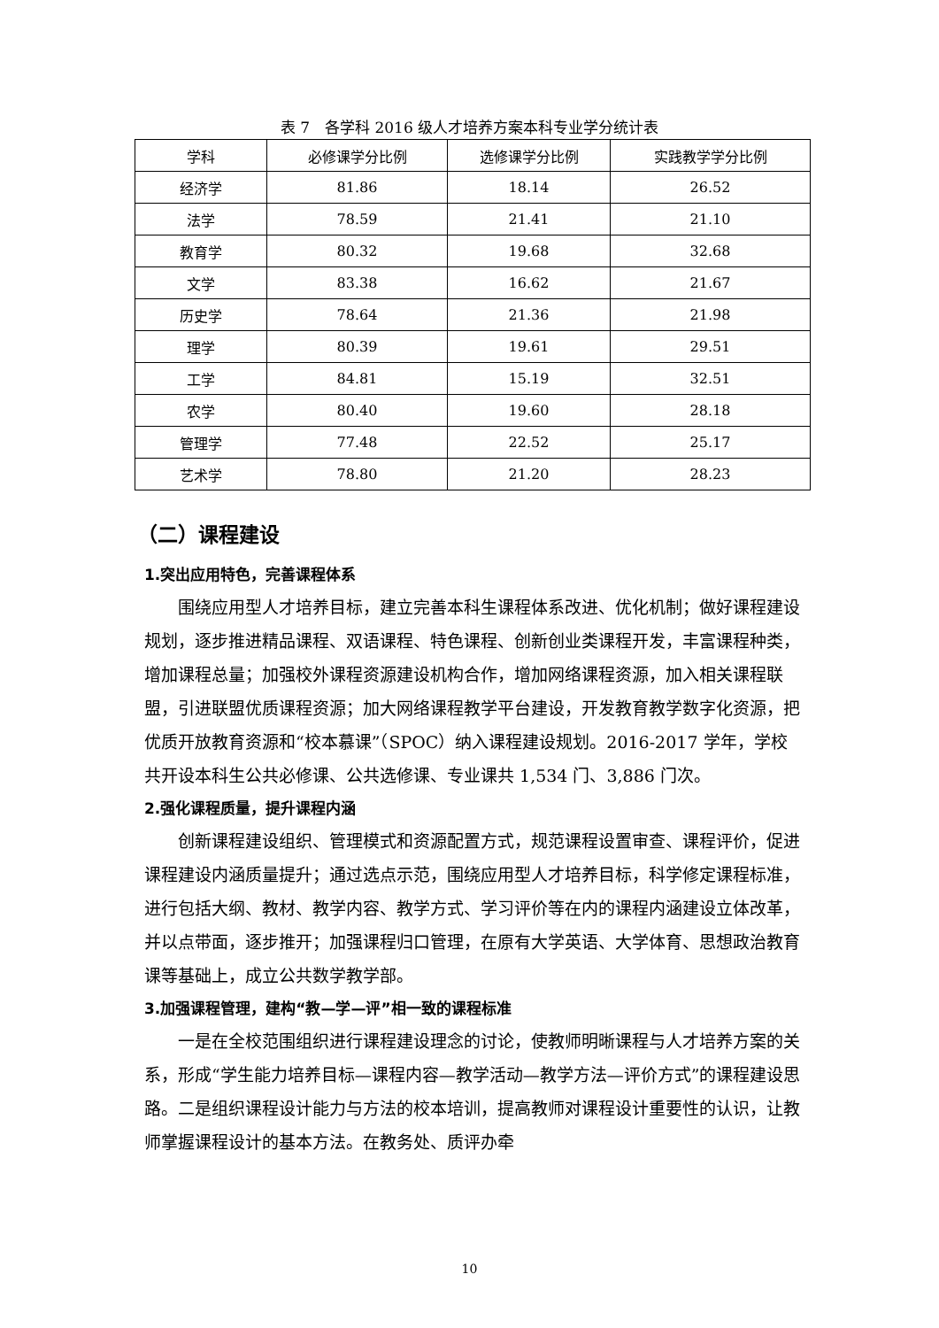表 7　各学科 2016 级人才培养方案本科专业学分统计表
| 学科 | 必修课学分比例 | 选修课学分比例 | 实践教学学分比例 |
| --- | --- | --- | --- |
| 经济学 | 81.86 | 18.14 | 26.52 |
| 法学 | 78.59 | 21.41 | 21.10 |
| 教育学 | 80.32 | 19.68 | 32.68 |
| 文学 | 83.38 | 16.62 | 21.67 |
| 历史学 | 78.64 | 21.36 | 21.98 |
| 理学 | 80.39 | 19.61 | 29.51 |
| 工学 | 84.81 | 15.19 | 32.51 |
| 农学 | 80.40 | 19.60 | 28.18 |
| 管理学 | 77.48 | 22.52 | 25.17 |
| 艺术学 | 78.80 | 21.20 | 28.23 |
（二）课程建设
1.突出应用特色，完善课程体系
围绕应用型人才培养目标，建立完善本科生课程体系改进、优化机制；做好课程建设规划，逐步推进精品课程、双语课程、特色课程、创新创业类课程开发，丰富课程种类，增加课程总量；加强校外课程资源建设机构合作，增加网络课程资源，加入相关课程联盟，引进联盟优质课程资源；加大网络课程教学平台建设，开发教育教学数字化资源，把优质开放教育资源和“校本慕课”（SPOC）纳入课程建设规划。2016-2017 学年，学校共开设本科生公共必修课、公共选修课、专业课共 1,534 门、3,886 门次。
2.强化课程质量，提升课程内涵
创新课程建设组织、管理模式和资源配置方式，规范课程设置审查、课程评价，促进课程建设内涵质量提升；通过选点示范，围绕应用型人才培养目标，科学修定课程标准，进行包括大纲、教材、教学内容、教学方式、学习评价等在内的课程内涵建设立体改革，并以点带面，逐步推开；加强课程归口管理，在原有大学英语、大学体育、思想政治教育课等基础上，成立公共数学教学部。
3.加强课程管理，建构“教—学—评”相一致的课程标准
一是在全校范围组织进行课程建设理念的讨论，使教师明晰课程与人才培养方案的关系，形成“学生能力培养目标—课程内容—教学活动—教学方法—评价方式”的课程建设思路。二是组织课程设计能力与方法的校本培训，提高教师对课程设计重要性的认识，让教师掌握课程设计的基本方法。在教务处、质评办牵
10